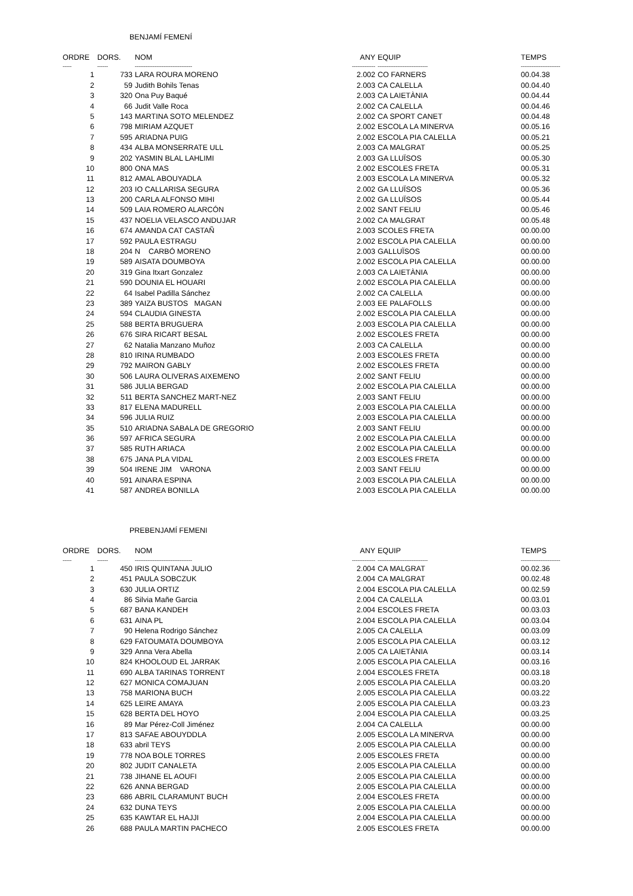BENJAMÍ FEMENÍ
| ORDRE | DORS. | NOM | ANY | EQUIP | TEMPS |
| --- | --- | --- | --- | --- | --- |
| ----- | ------ | -------------------------------- | ------------- | ---------------------------- | ---------------------- |
| 1 | 733 | LARA ROURA MORENO | 2.002 | CO FARNERS | 00.04.38 |
| 2 | 59 | Judith Bohils Tenas | 2.003 | CA CALELLA | 00.04.40 |
| 3 | 320 | Ona Puy Baqué | 2.003 | CA LAIETÀNIA | 00.04.44 |
| 4 | 66 | Judit Valle Roca | 2.002 | CA CALELLA | 00.04.46 |
| 5 | 143 | MARTINA SOTO MELENDEZ | 2.002 | CA SPORT CANET | 00.04.48 |
| 6 | 798 | MIRIAM AZQUET | 2.002 | ESCOLA LA MINERVA | 00.05.16 |
| 7 | 595 | ARIADNA PUIG | 2.002 | ESCOLA PIA CALELLA | 00.05.21 |
| 8 | 434 | ALBA MONSERRATE ULL | 2.003 | CA MALGRAT | 00.05.25 |
| 9 | 202 | YASMIN BLAL LAHLIMI | 2.003 | GA LLUÏSOS | 00.05.30 |
| 10 | 800 | ONA MAS | 2.002 | ESCOLES FRETA | 00.05.31 |
| 11 | 812 | AMAL ABOUYADLA | 2.003 | ESCOLA LA MINERVA | 00.05.32 |
| 12 | 203 | IO CALLARISA SEGURA | 2.002 | GA LLUÏSOS | 00.05.36 |
| 13 | 200 | CARLA ALFONSO MIHI | 2.002 | GA LLUÏSOS | 00.05.44 |
| 14 | 509 | LAIA ROMERO ALARCÓN | 2.002 | SANT FELIU | 00.05.46 |
| 15 | 437 | NOELIA VELASCO ANDUJAR | 2.002 | CA MALGRAT | 00.05.48 |
| 16 | 674 | AMANDA CAT CASTAÑ | 2.003 | SCOLES FRETA | 00.00.00 |
| 17 | 592 | PAULA ESTRAGU | 2.002 | ESCOLA PIA CALELLA | 00.00.00 |
| 18 | 204 | N CARBÓ MORENO | 2.003 | GALLUÏSOS | 00.00.00 |
| 19 | 589 | AISATA DOUMBOYA | 2.002 | ESCOLA PIA CALELLA | 00.00.00 |
| 20 | 319 | Gina Itxart Gonzalez | 2.003 | CA LAIETÀNIA | 00.00.00 |
| 21 | 590 | DOUNIA EL HOUARI | 2.002 | ESCOLA PIA CALELLA | 00.00.00 |
| 22 | 64 | Isabel Padilla Sánchez | 2.002 | CA CALELLA | 00.00.00 |
| 23 | 389 | YAIZA BUSTOS MAGAN | 2.003 | EE PALAFOLLS | 00.00.00 |
| 24 | 594 | CLAUDIA GINESTA | 2.002 | ESCOLA PIA CALELLA | 00.00.00 |
| 25 | 588 | BERTA BRUGUERA | 2.003 | ESCOLA PIA CALELLA | 00.00.00 |
| 26 | 676 | SIRA RICART BESAL | 2.002 | ESCOLES FRETA | 00.00.00 |
| 27 | 62 | Natalia Manzano Muñoz | 2.003 | CA CALELLA | 00.00.00 |
| 28 | 810 | IRINA RUMBADO | 2.003 | ESCOLES FRETA | 00.00.00 |
| 29 | 792 | MAIRON GABLY | 2.002 | ESCOLES FRETA | 00.00.00 |
| 30 | 506 | LAURA OLIVERAS AIXEMENO | 2.002 | SANT FELIU | 00.00.00 |
| 31 | 586 | JULIA BERGAD | 2.002 | ESCOLA PIA CALELLA | 00.00.00 |
| 32 | 511 | BERTA SANCHEZ MART-NEZ | 2.003 | SANT FELIU | 00.00.00 |
| 33 | 817 | ELENA MADURELL | 2.003 | ESCOLA PIA CALELLA | 00.00.00 |
| 34 | 596 | JULIA RUIZ | 2.003 | ESCOLA PIA CALELLA | 00.00.00 |
| 35 | 510 | ARIADNA SABALA DE GREGORIO | 2.003 | SANT FELIU | 00.00.00 |
| 36 | 597 | AFRICA SEGURA | 2.002 | ESCOLA PIA CALELLA | 00.00.00 |
| 37 | 585 | RUTH ARIACA | 2.002 | ESCOLA PIA CALELLA | 00.00.00 |
| 38 | 675 | JANA PLA VIDAL | 2.003 | ESCOLES FRETA | 00.00.00 |
| 39 | 504 | IRENE JIM VARONA | 2.003 | SANT FELIU | 00.00.00 |
| 40 | 591 | AINARA ESPINA | 2.003 | ESCOLA PIA CALELLA | 00.00.00 |
| 41 | 587 | ANDREA BONILLA | 2.003 | ESCOLA PIA CALELLA | 00.00.00 |
PREBENJAMÍ FEMENI
| ORDRE | DORS. | NOM | ANY | EQUIP | TEMPS |
| --- | --- | --- | --- | --- | --- |
| ----- | ------ | -------------------------------- | ------------- | ---------------------------- | ---------------------- |
| 1 | 450 | IRIS QUINTANA JULIO | 2.004 | CA MALGRAT | 00.02.36 |
| 2 | 451 | PAULA SOBCZUK | 2.004 | CA MALGRAT | 00.02.48 |
| 3 | 630 | JULIA ORTIZ | 2.004 | ESCOLA PIA CALELLA | 00.02.59 |
| 4 | 86 | Silvia Mañe Garcia | 2.004 | CA CALELLA | 00.03.01 |
| 5 | 687 | BANA KANDEH | 2.004 | ESCOLES FRETA | 00.03.03 |
| 6 | 631 | AINA PL | 2.004 | ESCOLA PIA CALELLA | 00.03.04 |
| 7 | 90 | Helena Rodrigo Sánchez | 2.005 | CA CALELLA | 00.03.09 |
| 8 | 629 | FATOUMATA DOUMBOYA | 2.005 | ESCOLA PIA CALELLA | 00.03.12 |
| 9 | 329 | Anna Vera Abella | 2.005 | CA LAIETÀNIA | 00.03.14 |
| 10 | 824 | KHOOLOUD EL JARRAK | 2.005 | ESCOLA PIA CALELLA | 00.03.16 |
| 11 | 690 | ALBA TARINAS TORRENT | 2.004 | ESCOLES FRETA | 00.03.18 |
| 12 | 627 | MONICA COMAJUAN | 2.005 | ESCOLA PIA CALELLA | 00.03.20 |
| 13 | 758 | MARIONA BUCH | 2.005 | ESCOLA PIA CALELLA | 00.03.22 |
| 14 | 625 | LEIRE AMAYA | 2.005 | ESCOLA PIA CALELLA | 00.03.23 |
| 15 | 628 | BERTA DEL HOYO | 2.004 | ESCOLA PIA CALELLA | 00.03.25 |
| 16 | 89 | Mar Pérez-Coll Jiménez | 2.004 | CA CALELLA | 00.00.00 |
| 17 | 813 | SAFAE ABOUYDDLA | 2.005 | ESCOLA LA MINERVA | 00.00.00 |
| 18 | 633 | abril TEYS | 2.005 | ESCOLA PIA CALELLA | 00.00.00 |
| 19 | 778 | NOA BOLE TORRES | 2.005 | ESCOLES FRETA | 00.00.00 |
| 20 | 802 | JUDIT CANALETA | 2.005 | ESCOLA PIA CALELLA | 00.00.00 |
| 21 | 738 | JIHANE EL AOUFI | 2.005 | ESCOLA PIA CALELLA | 00.00.00 |
| 22 | 626 | ANNA BERGAD | 2.005 | ESCOLA PIA CALELLA | 00.00.00 |
| 23 | 686 | ABRIL CLARAMUNT BUCH | 2.004 | ESCOLES FRETA | 00.00.00 |
| 24 | 632 | DUNA TEYS | 2.005 | ESCOLA PIA CALELLA | 00.00.00 |
| 25 | 635 | KAWTAR EL HAJJI | 2.004 | ESCOLA PIA CALELLA | 00.00.00 |
| 26 | 688 | PAULA MARTIN PACHECO | 2.005 | ESCOLES FRETA | 00.00.00 |